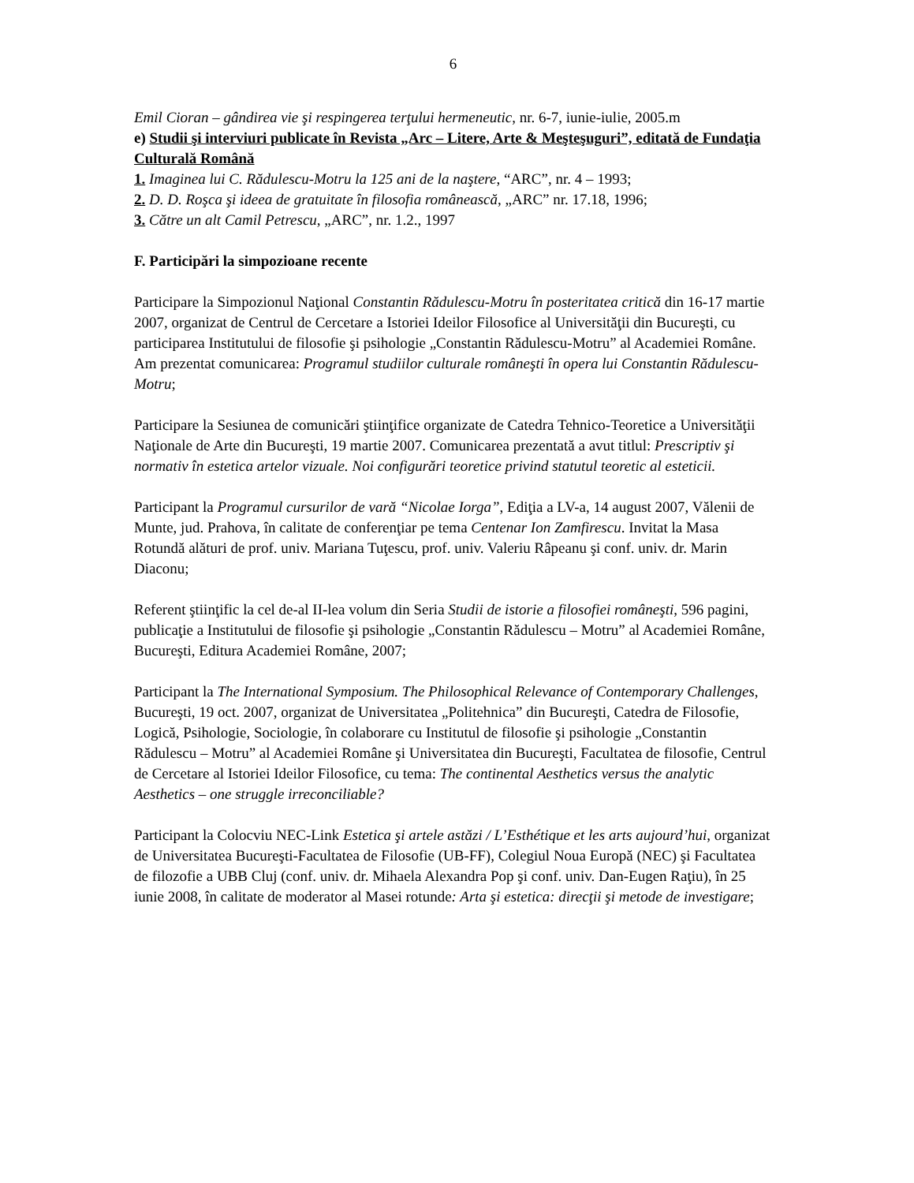6
Emil Cioran – gândirea vie şi respingerea terţului hermeneutic, nr. 6-7, iunie-iulie, 2005.m
e) Studii şi interviuri publicate în Revista „Arc – Litere, Arte & Meşteşuguri”, editată de Fundaţia Culturală Română
1. Imaginea lui C. Rădulescu-Motru la 125 ani de la naştere, “ARC”, nr. 4 – 1993;
2. D. D. Roşca şi ideea de gratuitate în filosofia românească, „ARC” nr. 17.18, 1996;
3. Către un alt Camil Petrescu, „ARC”, nr. 1.2., 1997
F. Participări la simpozioane recente
Participare la Simpozionul Naţional Constantin Rădulescu-Motru în posteritatea critică din 16-17 martie 2007, organizat de Centrul de Cercetare a Istoriei Ideilor Filosofice al Universităţii din Bucureşti, cu participarea Institutului de filosofie şi psihologie „Constantin Rădulescu-Motru” al Academiei Române. Am prezentat comunicarea: Programul studiilor culturale româneşti în opera lui Constantin Rădulescu-Motru;
Participare la Sesiunea de comunicări ştiinţifice organizate de Catedra Tehnico-Teoretice a Universităţii Naţionale de Arte din Bucureşti, 19 martie 2007. Comunicarea prezentată a avut titlul: Prescriptiv şi normativ în estetica artelor vizuale. Noi configurări teoretice privind statutul teoretic al esteticii.
Participant la Programul cursurilor de vară “Nicolae Iorga”, Ediţia a LV-a, 14 august 2007, Vălenii de Munte, jud. Prahova, în calitate de conferenţiar pe tema Centenar Ion Zamfirescu. Invitat la Masa Rotundă alături de prof. univ. Mariana Tuţescu, prof. univ. Valeriu Râpeanu şi conf. univ. dr. Marin Diaconu;
Referent ştiinţific la cel de-al II-lea volum din Seria Studii de istorie a filosofiei româneşti, 596 pagini, publicaţie a Institutului de filosofie şi psihologie „Constantin Rădulescu – Motru” al Academiei Române, Bucureşti, Editura Academiei Române, 2007;
Participant la The International Symposium. The Philosophical Relevance of Contemporary Challenges, Bucureşti, 19 oct. 2007, organizat de Universitatea „Politehnica” din Bucureşti, Catedra de Filosofie, Logică, Psihologie, Sociologie, în colaborare cu Institutul de filosofie şi psihologie „Constantin Rădulescu – Motru” al Academiei Române şi Universitatea din Bucureşti, Facultatea de filosofie, Centrul de Cercetare al Istoriei Ideilor Filosofice, cu tema: The continental Aesthetics versus the analytic Aesthetics – one struggle irreconciliable?
Participant la Colocviu NEC-Link Estetica şi artele astăzi / L’Esthétique et les arts aujourd’hui, organizat de Universitatea Bucureşti-Facultatea de Filosofie (UB-FF), Colegiul Noua Europă (NEC) şi Facultatea de filozofie a UBB Cluj (conf. univ. dr. Mihaela Alexandra Pop şi conf. univ. Dan-Eugen Raţiu), în 25 iunie 2008, în calitate de moderator al Masei rotunde: Arta şi estetica: direcţii şi metode de investigare;